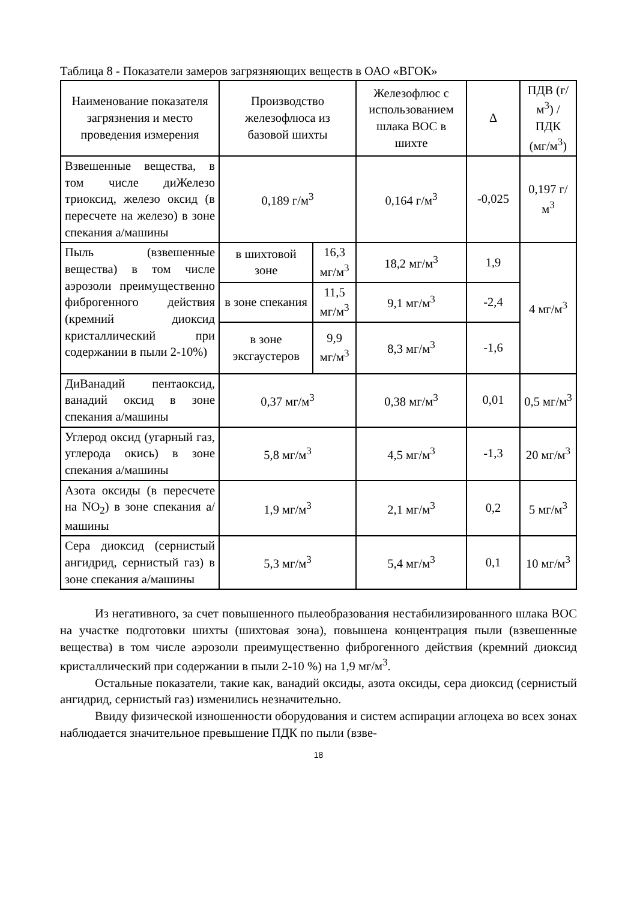Таблица 8 - Показатели замеров загрязняющих веществ в ОАО «ВГОК»
| Наименование показателя загрязнения и место проведения измерения | Производство железофлюса из базовой шихты | | Железофлюс с использованием шлака ВОС в шихте | Δ | ПДВ (г/м<sup>3</sup>) / ПДК (мг/м<sup>3</sup>) |
| --- | --- | --- | --- | --- | --- |
| Взвешенные вещества, в том числе диЖелезо триоксид, железо оксид (в пересчете на железо) в зоне спекания а/машины | 0,189 г/м<sup>3</sup> | | 0,164 г/м<sup>3</sup> | -0,025 | 0,197 г/м<sup>3</sup> |
| Пыль (взвешенные вещества) в том числе аэрозоли преимущественно фиброгенного действия (кремний диоксид кристаллический при содержании в пыли 2-10%) | в шихтовой зоне | 16,3 мг/м<sup>3</sup> | 18,2 мг/м<sup>3</sup> | 1,9 | 4 мг/м<sup>3</sup> |
| | в зоне спекания | 11,5 мг/м<sup>3</sup> | 9,1 мг/м<sup>3</sup> | -2,4 | |
| | в зоне эксгаустеров | 9,9 мг/м<sup>3</sup> | 8,3 мг/м<sup>3</sup> | -1,6 | |
| ДиВанадий пентаоксид, ванадий оксид в зоне спекания а/машины | 0,37 мг/м<sup>3</sup> | | 0,38 мг/м<sup>3</sup> | 0,01 | 0,5 мг/м<sup>3</sup> |
| Углерод оксид (угарный газ, углерода окись) в зоне спекания а/машины | 5,8 мг/м<sup>3</sup> | | 4,5 мг/м<sup>3</sup> | -1,3 | 20 мг/м<sup>3</sup> |
| Азота оксиды (в пересчете на NO<sub>2</sub>) в зоне спекания а/машины | 1,9 мг/м<sup>3</sup> | | 2,1 мг/м<sup>3</sup> | 0,2 | 5 мг/м<sup>3</sup> |
| Сера диоксид (сернистый ангидрид, сернистый газ) в зоне спекания а/машины | 5,3 мг/м<sup>3</sup> | | 5,4 мг/м<sup>3</sup> | 0,1 | 10 мг/м<sup>3</sup> |
Из негативного, за счет повышенного пылеобразования нестабилизированного шлака ВОС на участке подготовки шихты (шихтовая зона), повышена концентрация пыли (взвешенные вещества) в том числе аэрозоли преимущественно фиброгенного действия (кремний диоксид кристаллический при содержании в пыли 2-10 %) на 1,9 мг/м<sup>3</sup>.
Остальные показатели, такие как, ванадий оксиды, азота оксиды, сера диоксид (сернистый ангидрид, сернистый газ) изменились незначительно.
Ввиду физической изношенности оборудования и систем аспирации аглоцеха во всех зонах наблюдается значительное превышение ПДК по пыли (взве-
18